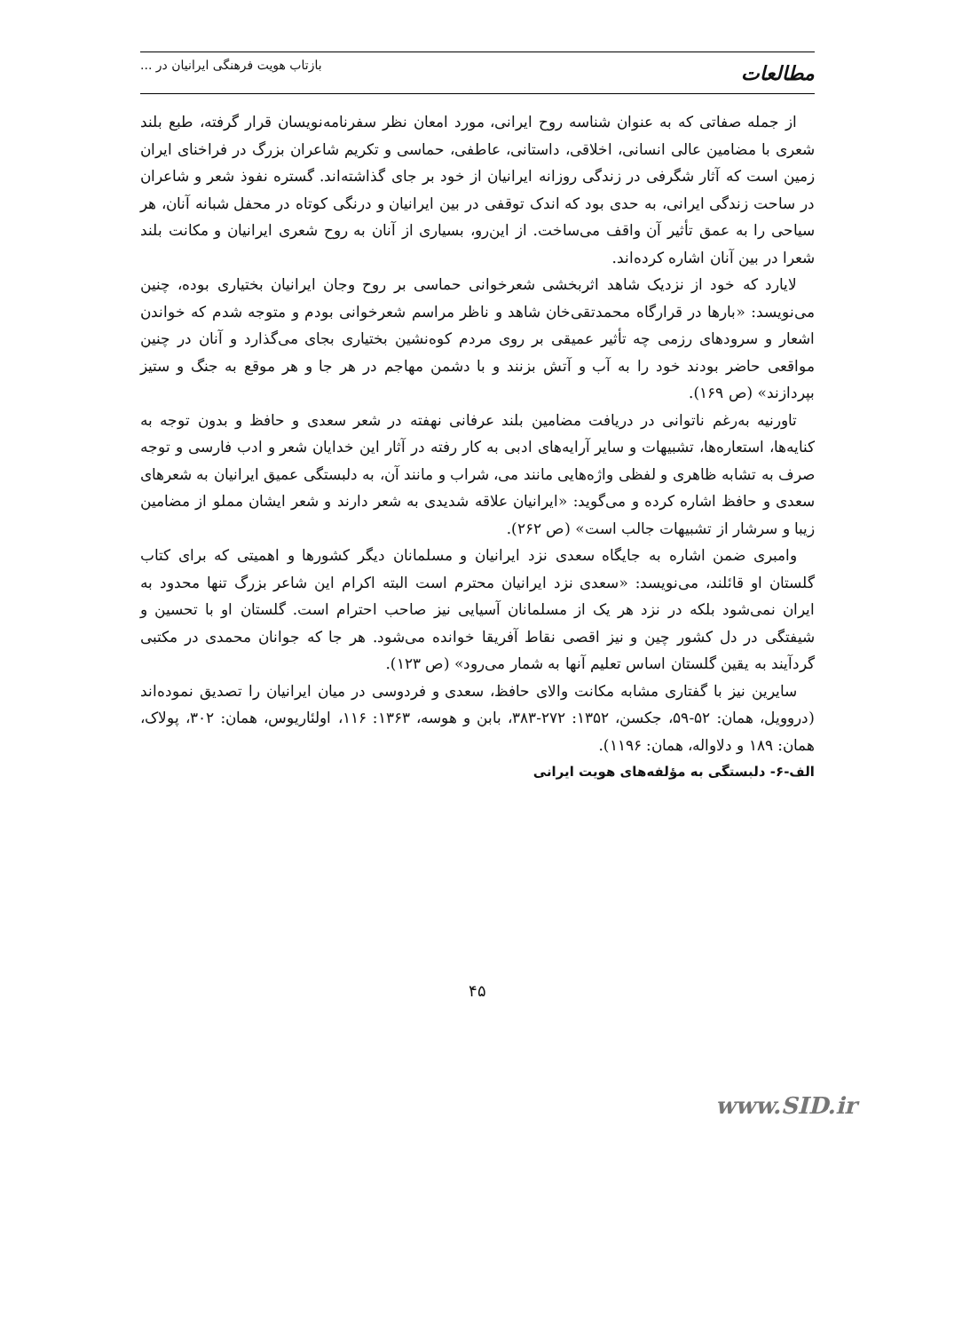مطالعات
بازتاب هویت فرهنگی ایرانیان در ...
از جمله صفاتی که به عنوان شناسه روح ایرانی، مورد امعان نظر سفرنامه‌نویسان قرار گرفته، طبع بلند شعری با مضامین عالی انسانی، اخلاقی، داستانی، عاطفی، حماسی و تکریم شاعران بزرگ در فراخنای ایران زمین است که آثار شگرفی در زندگی روزانه ایرانیان از خود بر جای گذاشته‌اند. گستره نفوذ شعر و شاعران در ساحت زندگی ایرانی، به حدی بود که اندک توقفی در بین ایرانیان و درنگی کوتاه در محفل شبانه آنان، هر سیاحی را به عمق تأثیر آن واقف می‌ساخت. از این‌رو، بسیاری از آنان به روح شعری ایرانیان و مکانت بلند شعرا در بین آنان اشاره کرده‌اند.
لایارد که خود از نزدیک شاهد اثربخشی شعرخوانی حماسی بر روح وجان ایرانیان بختیاری بوده، چنین می‌نویسد: «بارها در قرارگاه محمدتقی‌خان شاهد و ناظر مراسم شعرخوانی بودم و متوجه شدم که خواندن اشعار و سرودهای رزمی چه تأثیر عمیقی بر روی مردم کوه‌نشین بختیاری بجای می‌گذارد و آنان در چنین مواقعی حاضر بودند خود را به آب و آتش بزنند و با دشمن مهاجم در هر جا و هر موقع به جنگ و ستیز بپردازند» (ص ۱۶۹).
تاورنیه به‌رغم ناتوانی در دریافت مضامین بلند عرفانی نهفته در شعر سعدی و حافظ و بدون توجه به کنایه‌ها، استعاره‌ها، تشبیهات و سایر آرایه‌های ادبی به کار رفته در آثار این خدایان شعر و ادب فارسی و توجه صرف به تشابه ظاهری و لفظی واژه‌هایی مانند می، شراب و مانند آن، به دلبستگی عمیق ایرانیان به شعرهای سعدی و حافظ اشاره کرده و می‌گوید: «ایرانیان علاقه شدیدی به شعر دارند و شعر ایشان مملو از مضامین زیبا و سرشار از تشبیهات جالب است» (ص ۲۶۲).
وامبری ضمن اشاره به جایگاه سعدی نزد ایرانیان و مسلمانان دیگر کشورها و اهمیتی که برای کتاب گلستان او قائلند، می‌نویسد: «سعدی نزد ایرانیان محترم است البته اکرام این شاعر بزرگ تنها محدود به ایران نمی‌شود بلکه در نزد هر یک از مسلمانان آسیایی نیز صاحب احترام است. گلستان او با تحسین و شیفتگی در دل کشور چین و نیز اقصی نقاط آفریقا خوانده می‌شود. هر جا که جوانان محمدی در مکتبی گردآیند به یقین گلستان اساس تعلیم آنها به شمار می‌رود» (ص ۱۲۳).
سایرین نیز با گفتاری مشابه مکانت والای حافظ، سعدی و فردوسی در میان ایرانیان را تصدیق نموده‌اند (دروویل، همان: ۵۲-۵۹، جکسن، ۱۳۵۲: ۲۷۲-۳۸۳، بابن و هوسه، ۱۳۶۳: ۱۱۶، اولئاریوس، همان: ۳۰۲، پولاک، همان: ۱۸۹ و دلاواله، همان: ۱۱۹۶).
الف-۶- دلبستگی به مؤلفه‌های هویت ایرانی
۴۵
www.SID.ir